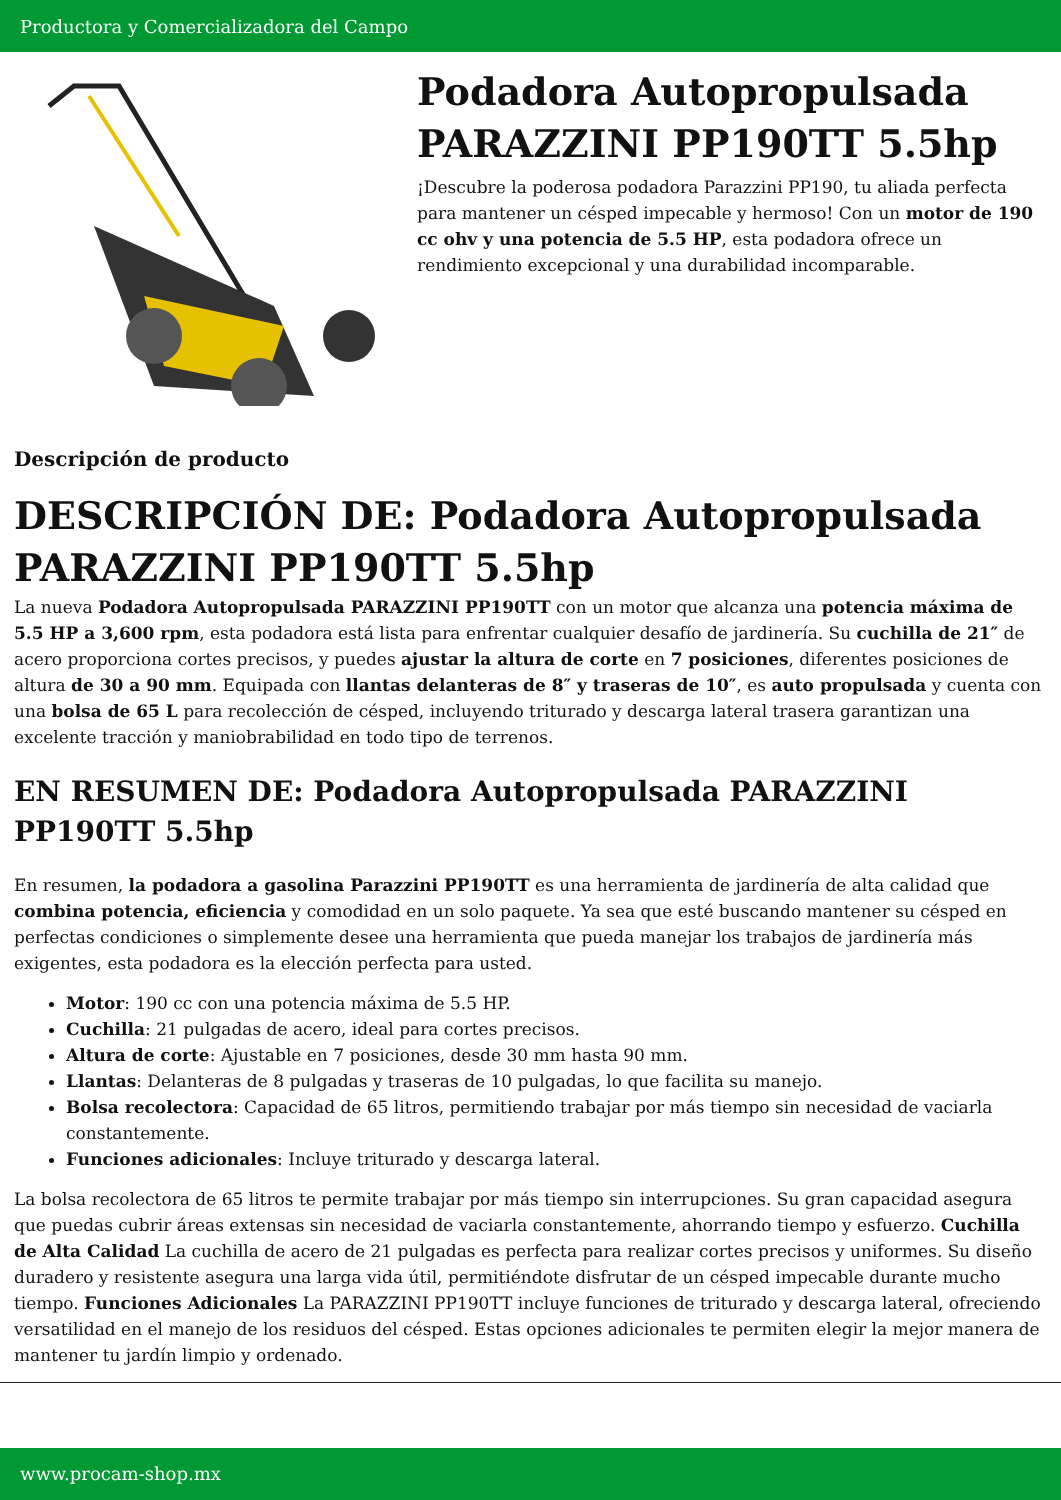Productora y Comercializadora del Campo
Podadora Autopropulsada PARAZZINI PP190TT 5.5hp
¡Descubre la poderosa podadora Parazzini PP190, tu aliada perfecta para mantener un césped impecable y hermoso! Con un motor de 190 cc ohv y una potencia de 5.5 HP, esta podadora ofrece un rendimiento excepcional y una durabilidad incomparable.
Descripción de producto
DESCRIPCIÓN DE: Podadora Autopropulsada PARAZZINI PP190TT 5.5hp
La nueva Podadora Autopropulsada PARAZZINI PP190TT con un motor que alcanza una potencia máxima de 5.5 HP a 3,600 rpm, esta podadora está lista para enfrentar cualquier desafío de jardinería. Su cuchilla de 21″ de acero proporciona cortes precisos, y puedes ajustar la altura de corte en 7 posiciones, diferentes posiciones de altura de 30 a 90 mm. Equipada con llantas delanteras de 8″ y traseras de 10″, es auto propulsada y cuenta con una bolsa de 65 L para recolección de césped, incluyendo triturado y descarga lateral trasera garantizan una excelente tracción y maniobrabilidad en todo tipo de terrenos.
EN RESUMEN DE: Podadora Autopropulsada PARAZZINI PP190TT 5.5hp
En resumen, la podadora a gasolina Parazzini PP190TT es una herramienta de jardinería de alta calidad que combina potencia, eficiencia y comodidad en un solo paquete. Ya sea que esté buscando mantener su césped en perfectas condiciones o simplemente desee una herramienta que pueda manejar los trabajos de jardinería más exigentes, esta podadora es la elección perfecta para usted.
Motor: 190 cc con una potencia máxima de 5.5 HP.
Cuchilla: 21 pulgadas de acero, ideal para cortes precisos.
Altura de corte: Ajustable en 7 posiciones, desde 30 mm hasta 90 mm.
Llantas: Delanteras de 8 pulgadas y traseras de 10 pulgadas, lo que facilita su manejo.
Bolsa recolectora: Capacidad de 65 litros, permitiendo trabajar por más tiempo sin necesidad de vaciarla constantemente.
Funciones adicionales: Incluye triturado y descarga lateral.
La bolsa recolectora de 65 litros te permite trabajar por más tiempo sin interrupciones. Su gran capacidad asegura que puedas cubrir áreas extensas sin necesidad de vaciarla constantemente, ahorrando tiempo y esfuerzo. Cuchilla de Alta Calidad La cuchilla de acero de 21 pulgadas es perfecta para realizar cortes precisos y uniformes. Su diseño duradero y resistente asegura una larga vida útil, permitiéndote disfrutar de un césped impecable durante mucho tiempo. Funciones Adicionales La PARAZZINI PP190TT incluye funciones de triturado y descarga lateral, ofreciendo versatilidad en el manejo de los residuos del césped. Estas opciones adicionales te permiten elegir la mejor manera de mantener tu jardín limpio y ordenado.
www.procam-shop.mx